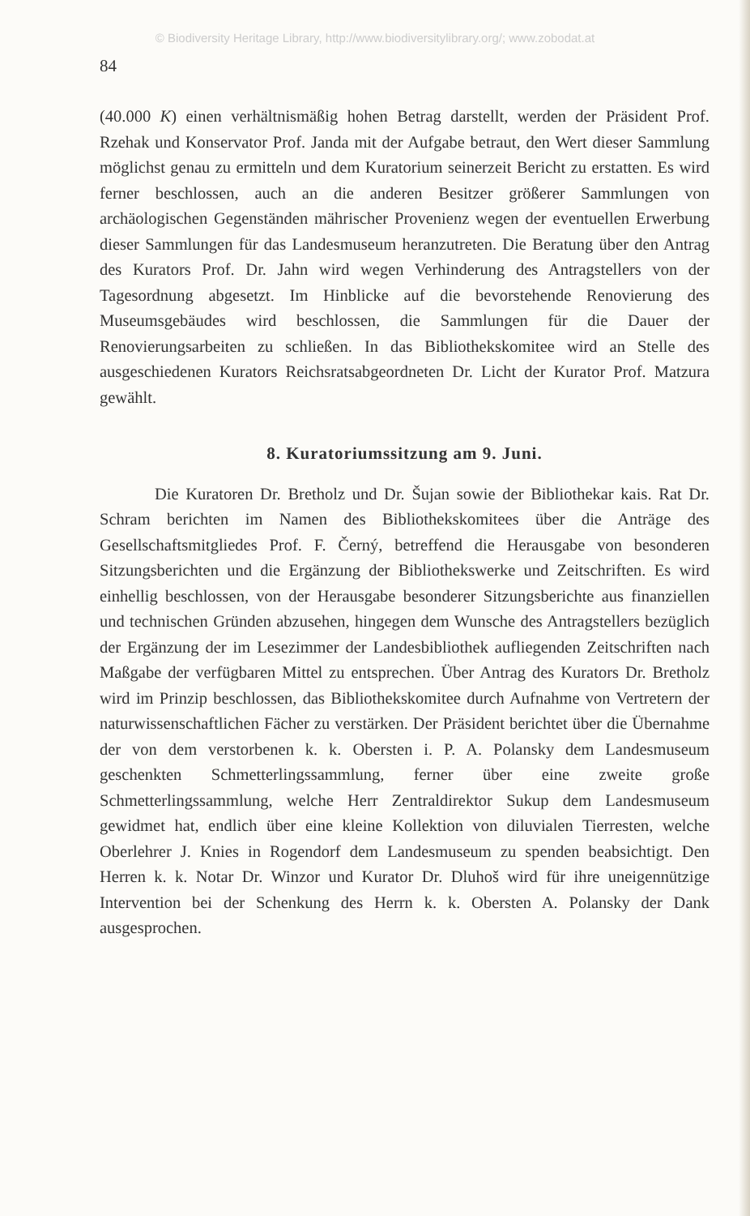© Biodiversity Heritage Library, http://www.biodiversitylibrary.org/; www.zobodat.at
84
(40.000 K) einen verhältnismäßig hohen Betrag darstellt, werden der Präsident Prof. Rzehak und Konservator Prof. Janda mit der Aufgabe betraut, den Wert dieser Sammlung möglichst genau zu ermitteln und dem Kuratorium seinerzeit Bericht zu erstatten. Es wird ferner beschlossen, auch an die anderen Besitzer größerer Sammlungen von archäologischen Gegenständen mährischer Provenienz wegen der eventuellen Erwerbung dieser Sammlungen für das Landesmuseum heranzutreten. Die Beratung über den Antrag des Kurators Prof. Dr. Jahn wird wegen Verhinderung des Antragstellers von der Tagesordnung abgesetzt. Im Hinblicke auf die bevorstehende Renovierung des Museumsgebäudes wird beschlossen, die Sammlungen für die Dauer der Renovierungsarbeiten zu schließen. In das Bibliothekskomitee wird an Stelle des ausgeschiedenen Kurators Reichsratsabgeordneten Dr. Licht der Kurator Prof. Matzura gewählt.
8. Kuratoriumssitzung am 9. Juni.
Die Kuratoren Dr. Bretholz und Dr. Šujan sowie der Bibliothekar kais. Rat Dr. Schram berichten im Namen des Bibliothekskomitees über die Anträge des Gesellschaftsmitgliedes Prof. F. Černý, betreffend die Herausgabe von besonderen Sitzungsberichten und die Ergänzung der Bibliothekswerke und Zeitschriften. Es wird einhellig beschlossen, von der Herausgabe besonderer Sitzungsberichte aus finanziellen und technischen Gründen abzusehen, hingegen dem Wunsche des Antragstellers bezüglich der Ergänzung der im Lesezimmer der Landesbibliothek aufliegenden Zeitschriften nach Maßgabe der verfügbaren Mittel zu entsprechen. Über Antrag des Kurators Dr. Bretholz wird im Prinzip beschlossen, das Bibliothekskomitee durch Aufnahme von Vertretern der naturwissenschaftlichen Fächer zu verstärken. Der Präsident berichtet über die Übernahme der von dem verstorbenen k. k. Obersten i. P. A. Polansky dem Landesmuseum geschenkten Schmetterlingssammlung, ferner über eine zweite große Schmetterlingssammlung, welche Herr Zentraldirektor Sukup dem Landesmuseum gewidmet hat, endlich über eine kleine Kollektion von diluvialen Tierresten, welche Oberlehrer J. Knies in Rogendorf dem Landesmuseum zu spenden beabsichtigt. Den Herren k. k. Notar Dr. Winzor und Kurator Dr. Dluhoš wird für ihre uneigennützige Intervention bei der Schenkung des Herrn k. k. Obersten A. Polansky der Dank ausgesprochen.